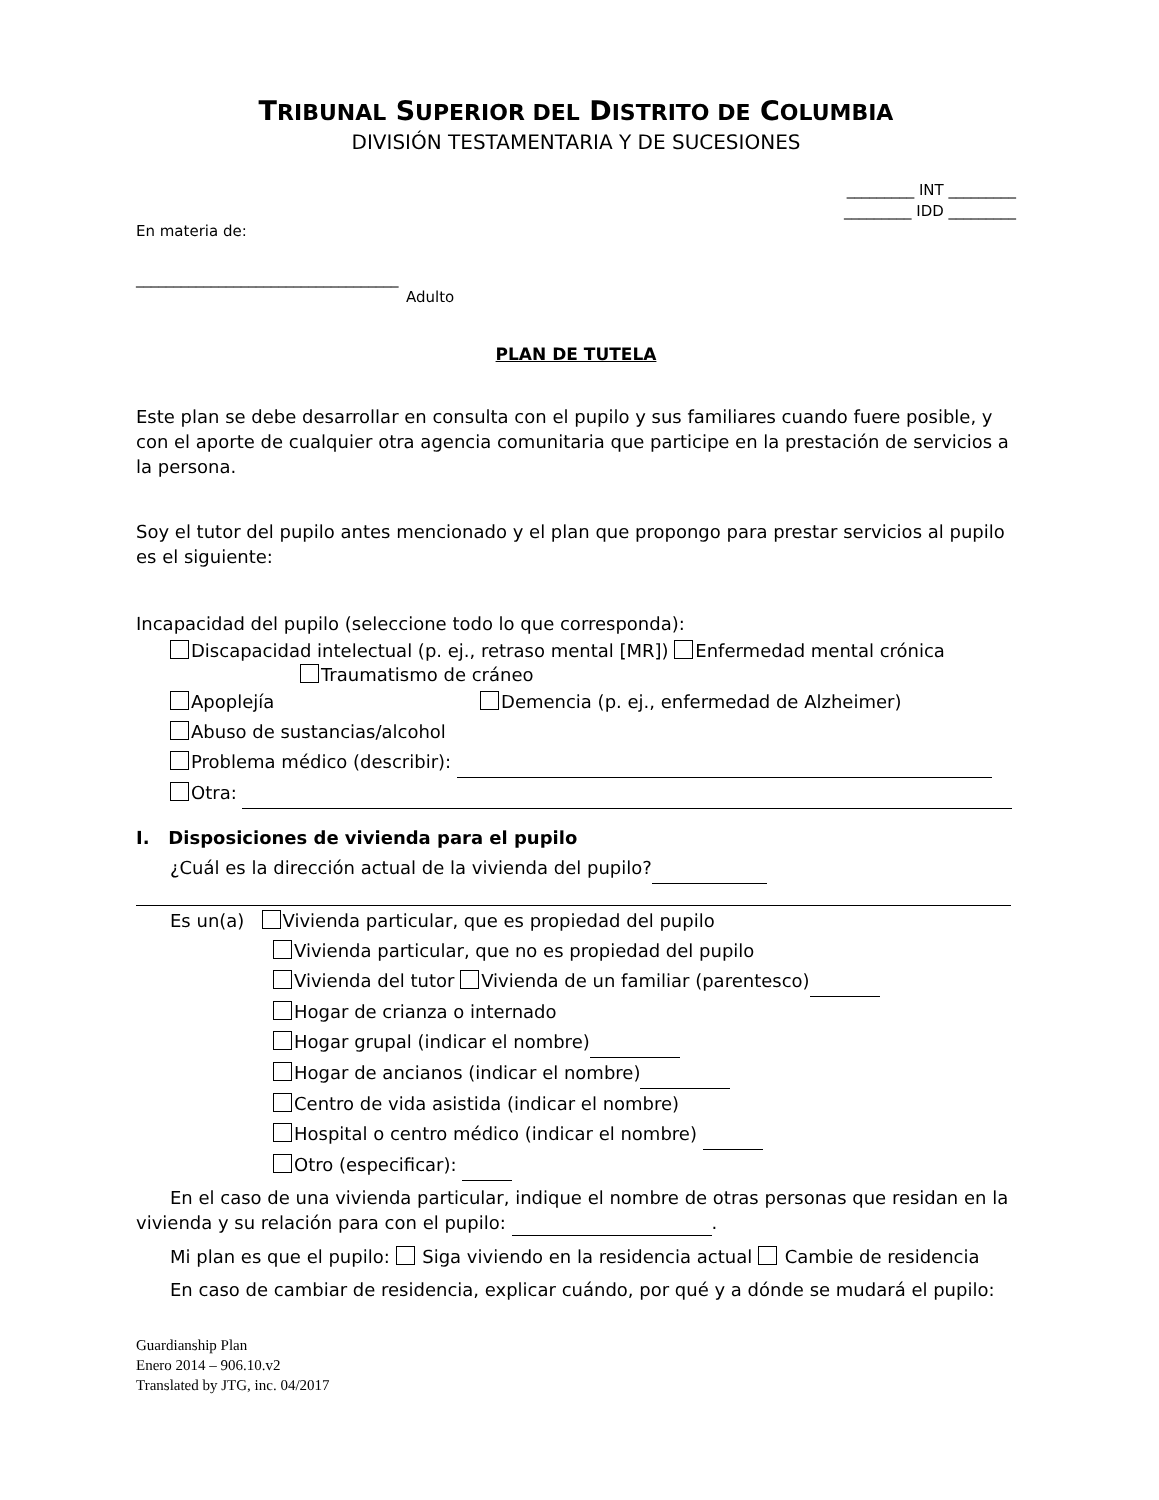TRIBUNAL SUPERIOR DEL DISTRITO DE COLUMBIA
DIVISIÓN TESTAMENTARIA Y DE SUCESIONES
_________ INT _________
_________ IDD _________
En materia de:
___________________________________
Adulto
PLAN DE TUTELA
Este plan se debe desarrollar en consulta con el pupilo y sus familiares cuando fuere posible, y con el aporte de cualquier otra agencia comunitaria que participe en la prestación de servicios a la persona.
Soy el tutor del pupilo antes mencionado y el plan que propongo para prestar servicios al pupilo es el siguiente:
Incapacidad del pupilo (seleccione todo lo que corresponda):
Discapacidad intelectual (p. ej., retraso mental [MR]) Enfermedad mental crónica Traumatismo de cráneo
Apoplejía Demencia (p. ej., enfermedad de Alzheimer)
Abuso de sustancias/alcohol
Problema médico (describir):
Otra:
I. Disposiciones de vivienda para el pupilo
¿Cuál es la dirección actual de la vivienda del pupilo?
Es un(a) Vivienda particular, que es propiedad del pupilo
Vivienda particular, que no es propiedad del pupilo
Vivienda del tutor Vivienda de un familiar (parentesco)
Hogar de crianza o internado
Hogar grupal (indicar el nombre)
Hogar de ancianos (indicar el nombre)
Centro de vida asistida (indicar el nombre)
Hospital o centro médico (indicar el nombre)
Otro (especificar):
En el caso de una vivienda particular, indique el nombre de otras personas que residan en la vivienda y su relación para con el pupilo: .
Mi plan es que el pupilo: Siga viviendo en la residencia actual Cambie de residencia
En caso de cambiar de residencia, explicar cuándo, por qué y a dónde se mudará el pupilo:
Guardianship Plan
Enero 2014 – 906.10.v2
Translated by JTG, inc. 04/2017